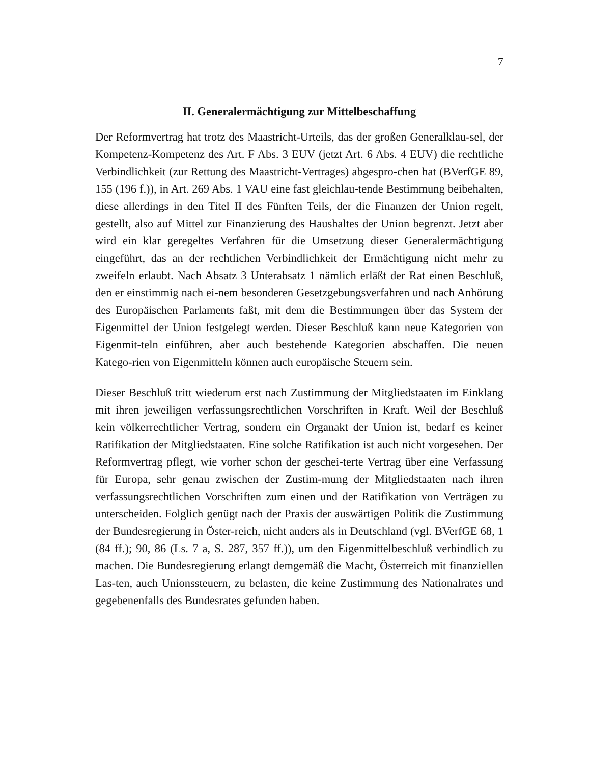7
II. Generalermächtigung zur Mittelbeschaffung
Der Reformvertrag hat trotz des Maastricht-Urteils, das der großen Generalklau-sel, der Kompetenz-Kompetenz des Art. F Abs. 3 EUV (jetzt Art. 6 Abs. 4 EUV) die rechtliche Verbindlichkeit (zur Rettung des Maastricht-Vertrages) abgespro-chen hat (BVerfGE 89, 155 (196 f.)), in Art. 269 Abs. 1 VAU eine fast gleichlau-tende Bestimmung beibehalten, diese allerdings in den Titel II des Fünften Teils, der die Finanzen der Union regelt, gestellt, also auf Mittel zur Finanzierung des Haushaltes der Union begrenzt. Jetzt aber wird ein klar geregeltes Verfahren für die Umsetzung dieser Generalermächtigung eingeführt, das an der rechtlichen Verbindlichkeit der Ermächtigung nicht mehr zu zweifeln erlaubt. Nach Absatz 3 Unterabsatz 1 nämlich erläßt der Rat einen Beschluß, den er einstimmig nach ei-nem besonderen Gesetzgebungsverfahren und nach Anhörung des Europäischen Parlaments faßt, mit dem die Bestimmungen über das System der Eigenmittel der Union festgelegt werden. Dieser Beschluß kann neue Kategorien von Eigenmit-teln einführen, aber auch bestehende Kategorien abschaffen. Die neuen Katego-rien von Eigenmitteln können auch europäische Steuern sein.
Dieser Beschluß tritt wiederum erst nach Zustimmung der Mitgliedstaaten im Einklang mit ihren jeweiligen verfassungsrechtlichen Vorschriften in Kraft. Weil der Beschluß kein völkerrechtlicher Vertrag, sondern ein Organakt der Union ist, bedarf es keiner Ratifikation der Mitgliedstaaten. Eine solche Ratifikation ist auch nicht vorgesehen. Der Reformvertrag pflegt, wie vorher schon der geschei-terte Vertrag über eine Verfassung für Europa, sehr genau zwischen der Zustim-mung der Mitgliedstaaten nach ihren verfassungsrechtlichen Vorschriften zum einen und der Ratifikation von Verträgen zu unterscheiden. Folglich genügt nach der Praxis der auswärtigen Politik die Zustimmung der Bundesregierung in Öster-reich, nicht anders als in Deutschland (vgl. BVerfGE 68, 1 (84 ff.); 90, 86 (Ls. 7 a, S. 287, 357 ff.)), um den Eigenmittelbeschluß verbindlich zu machen. Die Bundesregierung erlangt demgemäß die Macht, Österreich mit finanziellen Las-ten, auch Unionssteuern, zu belasten, die keine Zustimmung des Nationalrates und gegebenenfalls des Bundesrates gefunden haben.